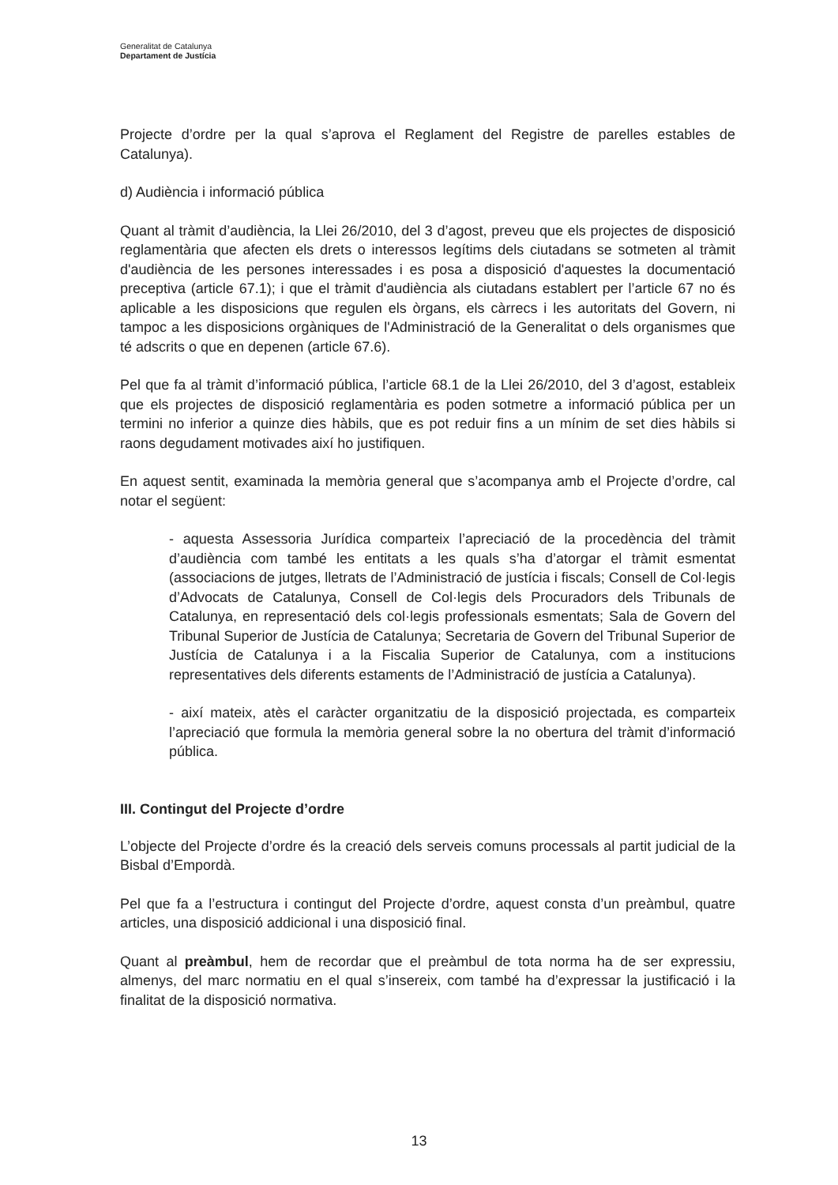Generalitat de Catalunya
Departament de Justícia
Projecte d’ordre per la qual s’aprova el Reglament del Registre de parelles estables de Catalunya).
d) Audiència i informació pública
Quant al tràmit d’audiència, la Llei 26/2010, del 3 d’agost, preveu que els projectes de disposició reglamentària que afecten els drets o interessos legítims dels ciutadans se sotmeten al tràmit d'audiència de les persones interessades i es posa a disposició d'aquestes la documentació preceptiva (article 67.1); i que el tràmit d'audiència als ciutadans establert per l’article 67 no és aplicable a les disposicions que regulen els òrgans, els càrrecs i les autoritats del Govern, ni tampoc a les disposicions orgàniques de l'Administració de la Generalitat o dels organismes que té adscrits o que en depenen (article 67.6).
Pel que fa al tràmit d’informació pública, l’article 68.1 de la Llei 26/2010, del 3 d’agost, estableix que els projectes de disposició reglamentària es poden sotmetre a informació pública per un termini no inferior a quinze dies hàbils, que es pot reduir fins a un mínim de set dies hàbils si raons degudament motivades així ho justifiquen.
En aquest sentit, examinada la memòria general que s’acompanya amb el Projecte d’ordre, cal notar el següent:
- aquesta Assessoria Jurídica comparteix l’apreciació de la procedència del tràmit d’audiència com també les entitats a les quals s’ha d’atorgar el tràmit esmentat (associacions de jutges, lletrats de l’Administració de justícia i fiscals; Consell de Col·legis d’Advocats de Catalunya, Consell de Col·legis dels Procuradors dels Tribunals de Catalunya, en representació dels col·legis professionals esmentats; Sala de Govern del Tribunal Superior de Justícia de Catalunya; Secretaria de Govern del Tribunal Superior de Justícia de Catalunya i a la Fiscalia Superior de Catalunya, com a institucions representatives dels diferents estaments de l’Administració de justícia a Catalunya).
- així mateix, atès el caràcter organitzatiu de la disposició projectada, es comparteix l’apreciació que formula la memòria general sobre la no obertura del tràmit d’informació pública.
III. Contingut del Projecte d’ordre
L’objecte del Projecte d’ordre és la creació dels serveis comuns processals al partit judicial de la Bisbal d’Empordà.
Pel que fa a l’estructura i contingut del Projecte d’ordre, aquest consta d’un preàmbul, quatre articles, una disposició addicional i una disposició final.
Quant al preàmbul, hem de recordar que el preàmbul de tota norma ha de ser expressiu, almenys, del marc normatiu en el qual s’insereix, com també ha d’expressar la justificació i la finalitat de la disposició normativa.
13